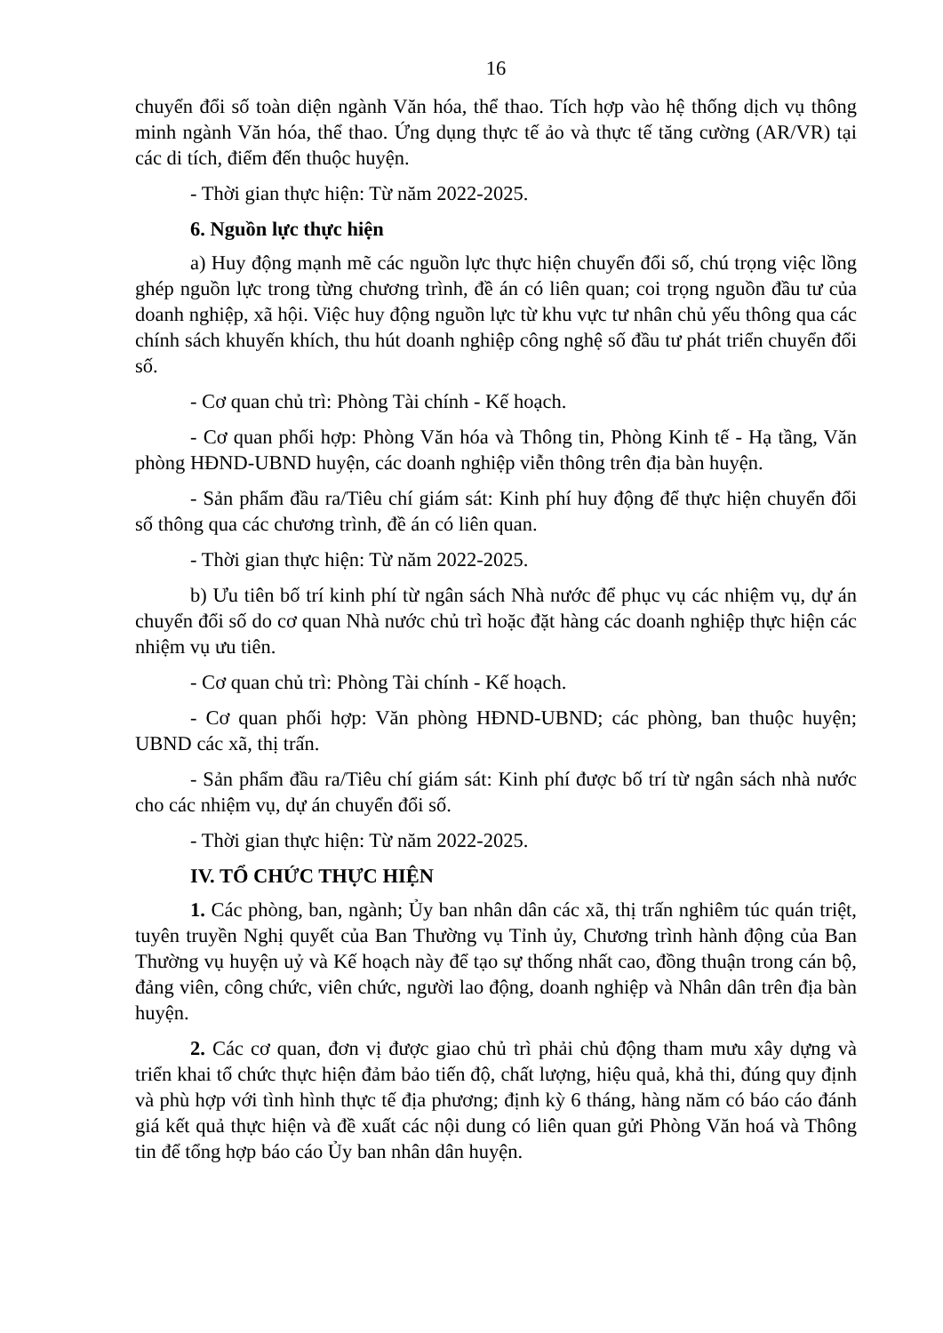16
chuyển đổi số toàn diện ngành Văn hóa, thể thao. Tích hợp vào hệ thống dịch vụ thông minh ngành Văn hóa, thể thao. Ứng dụng thực tế ảo và thực tế tăng cường (AR/VR) tại các di tích, điểm đến thuộc huyện.
- Thời gian thực hiện: Từ năm 2022-2025.
6. Nguồn lực thực hiện
a) Huy động mạnh mẽ các nguồn lực thực hiện chuyển đổi số, chú trọng việc lồng ghép nguồn lực trong từng chương trình, đề án có liên quan; coi trọng nguồn đầu tư của doanh nghiệp, xã hội. Việc huy động nguồn lực từ khu vực tư nhân chủ yếu thông qua các chính sách khuyến khích, thu hút doanh nghiệp công nghệ số đầu tư phát triển chuyển đổi số.
- Cơ quan chủ trì: Phòng Tài chính - Kế hoạch.
- Cơ quan phối hợp: Phòng Văn hóa và Thông tin, Phòng Kinh tế - Hạ tầng, Văn phòng HĐND-UBND huyện, các doanh nghiệp viễn thông trên địa bàn huyện.
- Sản phẩm đầu ra/Tiêu chí giám sát: Kinh phí huy động để thực hiện chuyển đổi số thông qua các chương trình, đề án có liên quan.
- Thời gian thực hiện: Từ năm 2022-2025.
b) Ưu tiên bố trí kinh phí từ ngân sách Nhà nước để phục vụ các nhiệm vụ, dự án chuyển đổi số do cơ quan Nhà nước chủ trì hoặc đặt hàng các doanh nghiệp thực hiện các nhiệm vụ ưu tiên.
- Cơ quan chủ trì: Phòng Tài chính - Kế hoạch.
- Cơ quan phối hợp: Văn phòng HĐND-UBND; các phòng, ban thuộc huyện; UBND các xã, thị trấn.
- Sản phẩm đầu ra/Tiêu chí giám sát: Kinh phí được bố trí từ ngân sách nhà nước cho các nhiệm vụ, dự án chuyển đổi số.
- Thời gian thực hiện: Từ năm 2022-2025.
IV. TỔ CHỨC THỰC HIỆN
1. Các phòng, ban, ngành; Ủy ban nhân dân các xã, thị trấn nghiêm túc quán triệt, tuyên truyền Nghị quyết của Ban Thường vụ Tỉnh ủy, Chương trình hành động của Ban Thường vụ huyện uỷ và Kế hoạch này để tạo sự thống nhất cao, đồng thuận trong cán bộ, đảng viên, công chức, viên chức, người lao động, doanh nghiệp và Nhân dân trên địa bàn huyện.
2. Các cơ quan, đơn vị được giao chủ trì phải chủ động tham mưu xây dựng và triển khai tổ chức thực hiện đảm bảo tiến độ, chất lượng, hiệu quả, khả thi, đúng quy định và phù hợp với tình hình thực tế địa phương; định kỳ 6 tháng, hàng năm có báo cáo đánh giá kết quả thực hiện và đề xuất các nội dung có liên quan gửi Phòng Văn hoá và Thông tin để tổng hợp báo cáo Ủy ban nhân dân huyện.